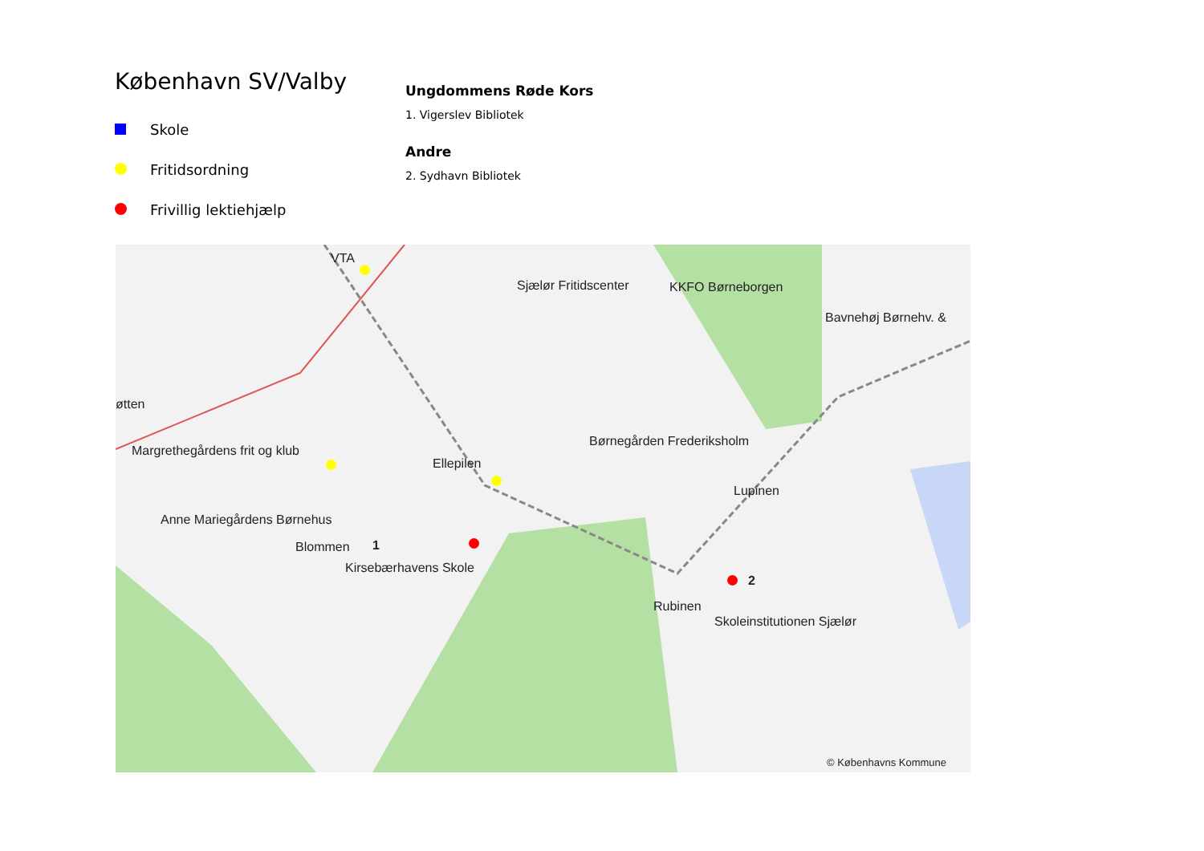København SV/Valby
Skole
Fritidsordning
Frivillig lektiehjælp
Ungdommens Røde Kors
1. Vigerslev Bibliotek
Andre
2. Sydhavn Bibliotek
VTA
Sjælør Fritidscenter KKFO Børneborgen
Bavnehøj Børnehv. &
øtten
Margrethegårdens frit og klub
Børnegården Frederiksholm
Ellepilen
Lupinen
Anne Mariegårdens Børnehus
Blommen 1
Kirsebærhavens Skole
2
Rubinen
Skoleinstitutionen Sjælør
© Københavns Kommune